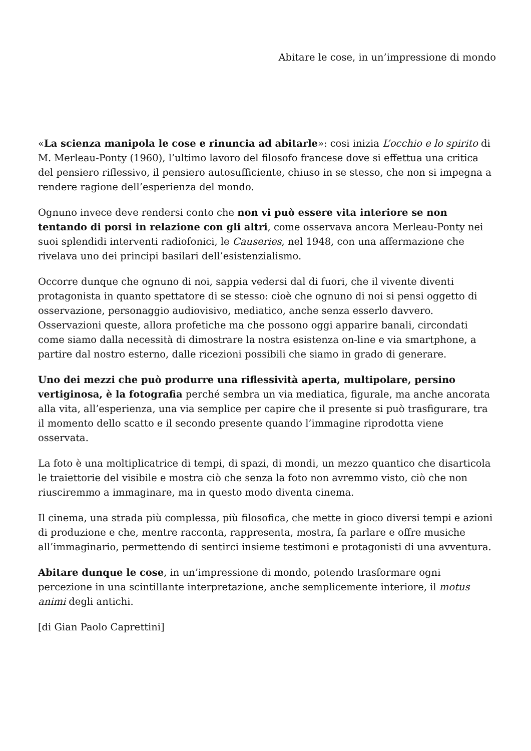Abitare le cose, in un’impressione di mondo
«La scienza manipola le cose e rinuncia ad abitarle»: cosi inizia L’occhio e lo spirito di M. Merleau-Ponty (1960), l’ultimo lavoro del filosofo francese dove si effettua una critica del pensiero riflessivo, il pensiero autosufficiente, chiuso in se stesso, che non si impegna a rendere ragione dell’esperienza del mondo.
Ognuno invece deve rendersi conto che non vi può essere vita interiore se non tentando di porsi in relazione con gli altri, come osservava ancora Merleau-Ponty nei suoi splendidi interventi radiofonici, le Causeries, nel 1948, con una affermazione che rivelava uno dei principi basilari dell’esistenzialismo.
Occorre dunque che ognuno di noi, sappia vedersi dal di fuori, che il vivente diventi protagonista in quanto spettatore di se stesso: cioè che ognuno di noi si pensi oggetto di osservazione, personaggio audiovisivo, mediatico, anche senza esserlo davvero. Osservazioni queste, allora profetiche ma che possono oggi apparire banali, circondati come siamo dalla necessità di dimostrare la nostra esistenza on-line e via smartphone, a partire dal nostro esterno, dalle ricezioni possibili che siamo in grado di generare.
Uno dei mezzi che può produrre una riflessività aperta, multipolare, persino vertiginosa, è la fotografia perché sembra un via mediatica, figurale, ma anche ancorata alla vita, all’esperienza, una via semplice per capire che il presente si può trasfigurare, tra il momento dello scatto e il secondo presente quando l’immagine riprodotta viene osservata.
La foto è una moltiplicatrice di tempi, di spazi, di mondi, un mezzo quantico che disarticola le traiettorie del visibile e mostra ciò che senza la foto non avremmo visto, ciò che non riusciremmo a immaginare, ma in questo modo diventa cinema.
Il cinema, una strada più complessa, più filosofica, che mette in gioco diversi tempi e azioni di produzione e che, mentre racconta, rappresenta, mostra, fa parlare e offre musiche all’immaginario, permettendo di sentirci insieme testimoni e protagonisti di una avventura.
Abitare dunque le cose, in un’impressione di mondo, potendo trasformare ogni percezione in una scintillante interpretazione, anche semplicemente interiore, il motus animi degli antichi.
[di Gian Paolo Caprettini]